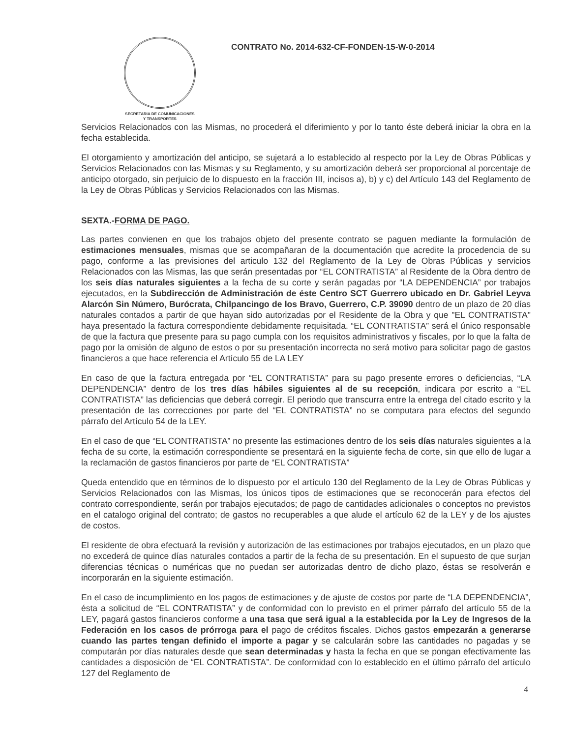SECRETARIA DE COMUNICACIONES
Y TRANSPORTES
CONTRATO No. 2014-632-CF-FONDEN-15-W-0-2014
Servicios Relacionados con las Mismas, no procederá el diferimiento y por lo tanto éste deberá iniciar la obra en la fecha establecida.
El otorgamiento y amortización del anticipo, se sujetará a lo establecido al respecto por la Ley de Obras Públicas y Servicios Relacionados con las Mismas y su Reglamento, y su amortización deberá ser proporcional al porcentaje de anticipo otorgado, sin perjuicio de lo dispuesto en la fracción III, incisos a), b) y c) del Artículo 143 del Reglamento de la Ley de Obras Públicas y Servicios Relacionados con las Mismas.
SEXTA.-FORMA DE PAGO.
Las partes convienen en que los trabajos objeto del presente contrato se paguen mediante la formulación de estimaciones mensuales, mismas que se acompañaran de la documentación que acredite la procedencia de su pago, conforme a las previsiones del articulo 132 del Reglamento de la Ley de Obras Públicas y servicios Relacionados con las Mismas, las que serán presentadas por “EL CONTRATISTA” al Residente de la Obra dentro de los seis días naturales siguientes a la fecha de su corte y serán pagadas por “LA DEPENDENCIA” por trabajos ejecutados, en la Subdirección de Administración de éste Centro SCT Guerrero ubicado en Dr. Gabriel Leyva Alarcón Sin Número, Burócrata, Chilpancingo de los Bravo, Guerrero, C.P. 39090 dentro de un plazo de 20 días naturales contados a partir de que hayan sido autorizadas por el Residente de la Obra y que "EL CONTRATISTA" haya presentado la factura correspondiente debidamente requisitada. “EL CONTRATISTA” será el único responsable de que la factura que presente para su pago cumpla con los requisitos administrativos y fiscales, por lo que la falta de pago por la omisión de alguno de estos o por su presentación incorrecta no será motivo para solicitar pago de gastos financieros a que hace referencia el Artículo 55 de LA LEY
En caso de que la factura entregada por “EL CONTRATISTA” para su pago presente errores o deficiencias, “LA DEPENDENCIA” dentro de los tres días hábiles siguientes al de su recepción, indicara por escrito a “EL CONTRATISTA” las deficiencias que deberá corregir. El periodo que transcurra entre la entrega del citado escrito y la presentación de las correcciones por parte del “EL CONTRATISTA” no se computara para efectos del segundo párrafo del Artículo 54 de la LEY.
En el caso de que “EL CONTRATISTA” no presente las estimaciones dentro de los seis días naturales siguientes a la fecha de su corte, la estimación correspondiente se presentará en la siguiente fecha de corte, sin que ello de lugar a la reclamación de gastos financieros por parte de “EL CONTRATISTA”
Queda entendido que en términos de lo dispuesto por el artículo 130 del Reglamento de la Ley de Obras Públicas y Servicios Relacionados con las Mismas, los únicos tipos de estimaciones que se reconocerán para efectos del contrato correspondiente, serán por trabajos ejecutados; de pago de cantidades adicionales o conceptos no previstos en el catalogo original del contrato; de gastos no recuperables a que alude el artículo 62 de la LEY y de los ajustes de costos.
El residente de obra efectuará la revisión y autorización de las estimaciones por trabajos ejecutados, en un plazo que no excederá de quince días naturales contados a partir de la fecha de su presentación. En el supuesto de que surjan diferencias técnicas o numéricas que no puedan ser autorizadas dentro de dicho plazo, éstas se resolverán e incorporarán en la siguiente estimación.
En el caso de incumplimiento en los pagos de estimaciones y de ajuste de costos por parte de “LA DEPENDENCIA”, ésta a solicitud de “EL CONTRATISTA” y de conformidad con lo previsto en el primer párrafo del artículo 55 de la LEY, pagará gastos financieros conforme a una tasa que será igual a la establecida por la Ley de Ingresos de la Federación en los casos de prórroga para el pago de créditos fiscales. Dichos gastos empezarán a generarse cuando las partes tengan definido el importe a pagar y se calcularán sobre las cantidades no pagadas y se computarán por días naturales desde que sean determinadas y hasta la fecha en que se pongan efectivamente las cantidades a disposición de “EL CONTRATISTA”. De conformidad con lo establecido en el último párrafo del artículo 127 del Reglamento de
4